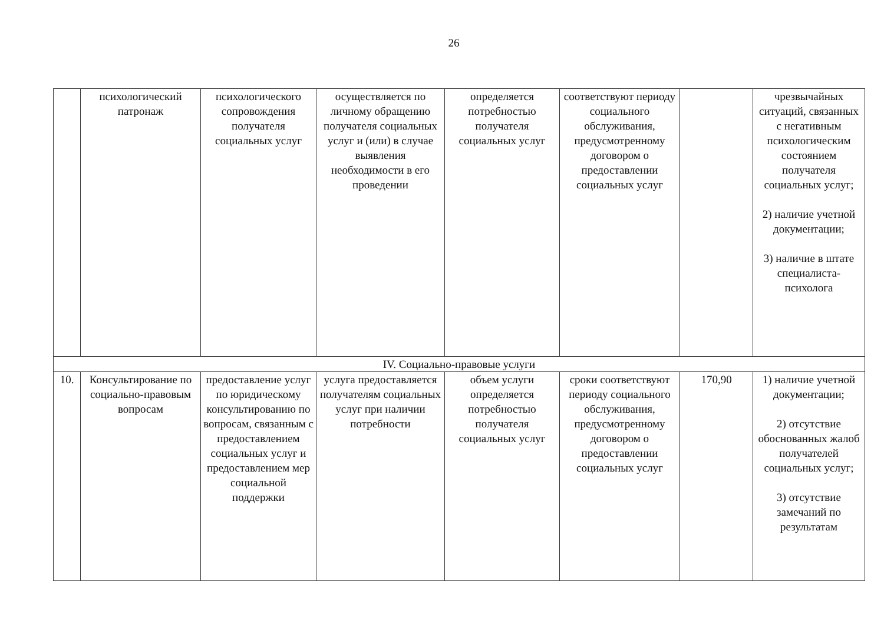26
| | психологический патронаж | психологического сопровождения получателя социальных услуг | осуществляется по личному обращению получателя социальных услуг и (или) в случае выявления необходимости в его проведении | определяется потребностью получателя социальных услуг | соответствуют периоду социального обслуживания, предусмотренному договором о предоставлении социальных услуг | | чрезвычайных ситуаций, связанных с негативным психологическим состоянием получателя социальных услуг; 2) наличие учетной документации; 3) наличие в штате специалиста-психолога |
| IV. Социально-правовые услуги | | | | | | | |
| 10. | Консультирование по социально-правовым вопросам | предоставление услуг по юридическому консультированию по вопросам, связанным с предоставлением социальных услуг и предоставлением мер социальной поддержки | услуга предоставляется получателям социальных услуг при наличии потребности | объем услуги определяется потребностью получателя социальных услуг | сроки соответствуют периоду социального обслуживания, предусмотренному договором о предоставлении социальных услуг | 170,90 | 1) наличие учетной документации; 2) отсутствие обоснованных жалоб получателей социальных услуг; 3) отсутствие замечаний по результатам |